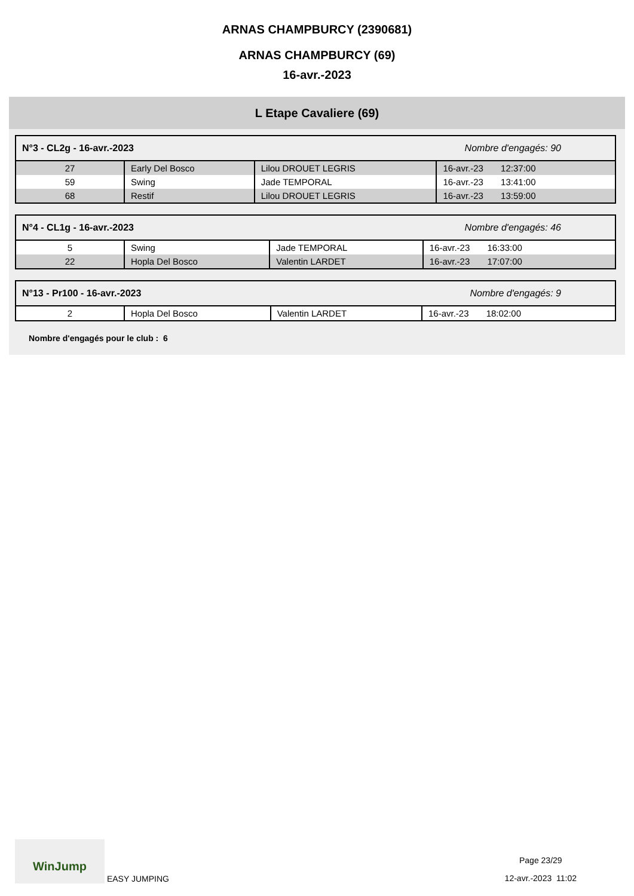ARNAS CHAMPBURCY (2390681)
ARNAS CHAMPBURCY (69)
16-avr.-2023
L Etape Cavaliere (69)
| N°3 - CL2g - 16-avr.-2023 Nombre d'engagés: 90 | | | |
| 27 | Early Del Bosco | Lilou DROUET LEGRIS | 16-avr.-23 12:37:00 |
| 59 | Swing | Jade TEMPORAL | 16-avr.-23 13:41:00 |
| 68 | Restif | Lilou DROUET LEGRIS | 16-avr.-23 13:59:00 |
| N°4 - CL1g - 16-avr.-2023 Nombre d'engagés: 46 | | | |
| 5 | Swing | Jade TEMPORAL | 16-avr.-23 16:33:00 |
| 22 | Hopla Del Bosco | Valentin LARDET | 16-avr.-23 17:07:00 |
| N°13 - Pr100 - 16-avr.-2023 Nombre d'engagés: 9 | | | |
| 2 | Hopla Del Bosco | Valentin LARDET | 16-avr.-23 18:02:00 |
Nombre d'engagés pour le club : 6
WinJump EASY JUMPING
Page 23/29
12-avr.-2023 11:02